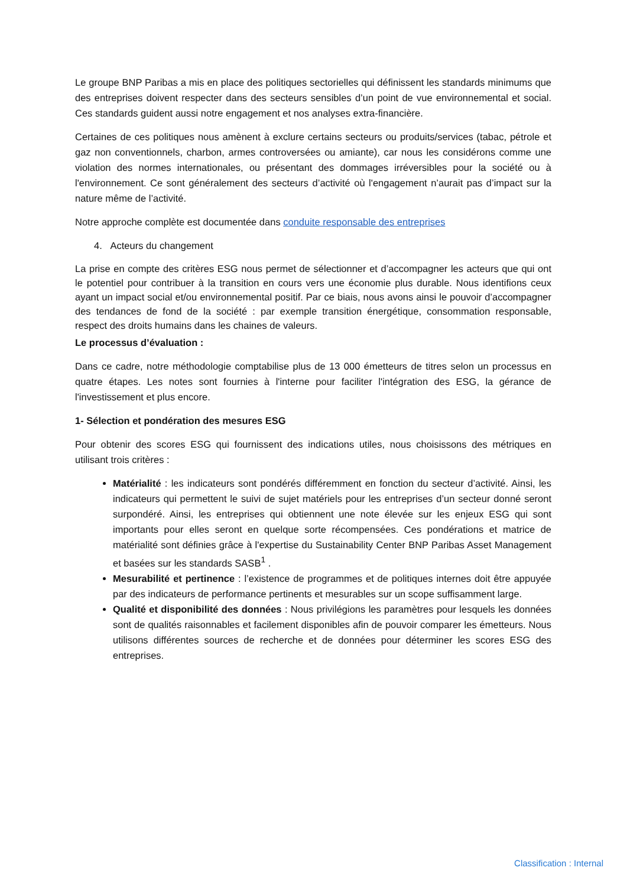Le groupe BNP Paribas a mis en place des politiques sectorielles qui définissent les standards minimums que des entreprises doivent respecter dans des secteurs sensibles d’un point de vue environnemental et social. Ces standards guident aussi notre engagement et nos analyses extra-financière.
Certaines de ces politiques nous amènent à exclure certains secteurs ou produits/services (tabac, pétrole et gaz non conventionnels, charbon, armes controversées ou amiante), car nous les considérons comme une violation des normes internationales, ou présentant des dommages irréversibles pour la société ou à l'environnement. Ce sont généralement des secteurs d’activité où l'engagement n’aurait pas d’impact sur la nature même de l’activité.
Notre approche complète est documentée dans conduite responsable des entreprises
4. Acteurs du changement
La prise en compte des critères ESG nous permet de sélectionner et d’accompagner les acteurs que qui ont le potentiel pour contribuer à la transition en cours vers une économie plus durable. Nous identifions ceux ayant un impact social et/ou environnemental positif. Par ce biais, nous avons ainsi le pouvoir d’accompagner des tendances de fond de la société : par exemple transition énergétique, consommation responsable, respect des droits humains dans les chaines de valeurs.
Le processus d’évaluation :
Dans ce cadre, notre méthodologie comptabilise plus de 13 000 émetteurs de titres selon un processus en quatre étapes. Les notes sont fournies à l'interne pour faciliter l'intégration des ESG, la gérance de l'investissement et plus encore.
1- Sélection et pondération des mesures ESG
Pour obtenir des scores ESG qui fournissent des indications utiles, nous choisissons des métriques en utilisant trois critères :
Matérialité : les indicateurs sont pondérés différemment en fonction du secteur d’activité. Ainsi, les indicateurs qui permettent le suivi de sujet matériels pour les entreprises d’un secteur donné seront surpondéré. Ainsi, les entreprises qui obtiennent une note élevée sur les enjeux ESG qui sont importants pour elles seront en quelque sorte récompensées. Ces pondérations et matrice de matérialité sont définies grâce à l'expertise du Sustainability Center BNP Paribas Asset Management et basées sur les standards SASB<sup>1</sup> .
Mesurabilité et pertinence : l’existence de programmes et de politiques internes doit être appuyée par des indicateurs de performance pertinents et mesurables sur un scope suffisamment large.
Qualité et disponibilité des données : Nous privilégions les paramètres pour lesquels les données sont de qualités raisonnables et facilement disponibles afin de pouvoir comparer les émetteurs. Nous utilisons différentes sources de recherche et de données pour déterminer les scores ESG des entreprises.
Classification : Internal